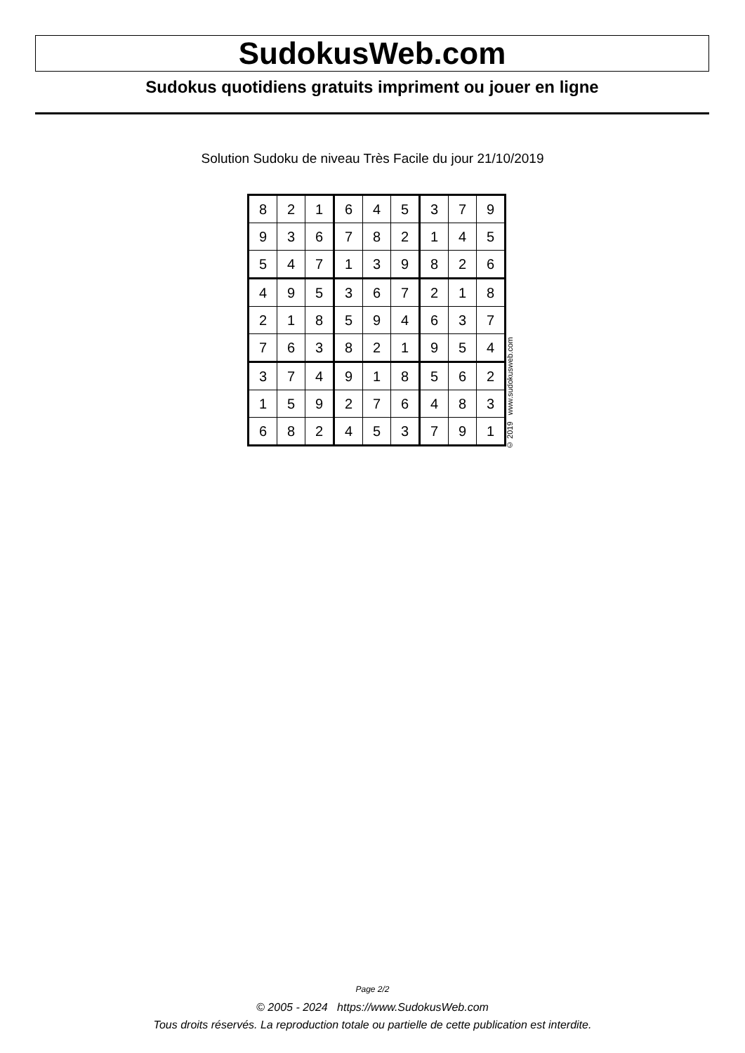SudokusWeb.com
Sudokus quotidiens gratuits impriment ou jouer en ligne
Solution Sudoku de niveau Très Facile du jour 21/10/2019
| 8 | 2 | 1 | 6 | 4 | 5 | 3 | 7 | 9 |
| 9 | 3 | 6 | 7 | 8 | 2 | 1 | 4 | 5 |
| 5 | 4 | 7 | 1 | 3 | 9 | 8 | 2 | 6 |
| 4 | 9 | 5 | 3 | 6 | 7 | 2 | 1 | 8 |
| 2 | 1 | 8 | 5 | 9 | 4 | 6 | 3 | 7 |
| 7 | 6 | 3 | 8 | 2 | 1 | 9 | 5 | 4 |
| 3 | 7 | 4 | 9 | 1 | 8 | 5 | 6 | 2 |
| 1 | 5 | 9 | 2 | 7 | 6 | 4 | 8 | 3 |
| 6 | 8 | 2 | 4 | 5 | 3 | 7 | 9 | 1 |
© 2019 www.sudokusweb.com
Page 2/2
© 2005 - 2024 https://www.SudokusWeb.com
Tous droits réservés. La reproduction totale ou partielle de cette publication est interdite.